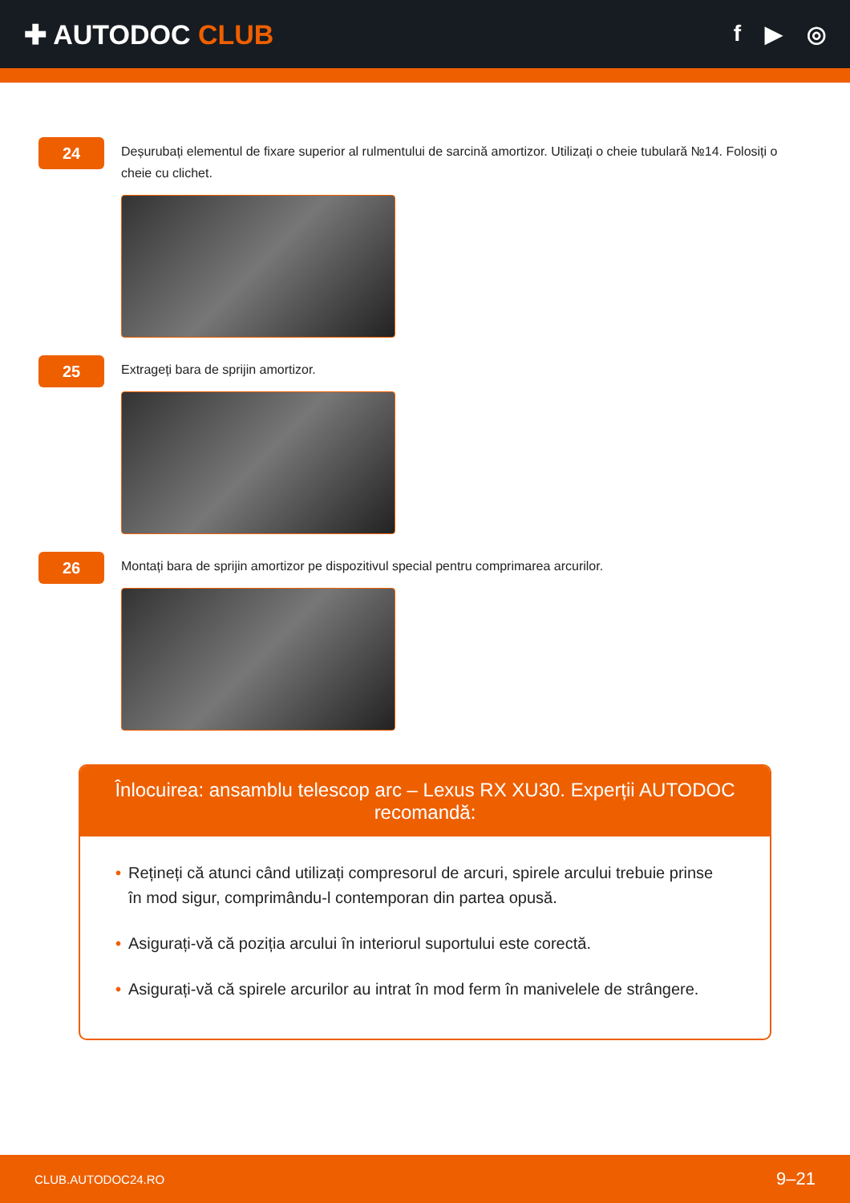✚ AUTODOC CLUB
f ▶ ◎
24
Deșurubați elementul de fixare superior al rulmentului de sarcină amortizor. Utilizați o cheie tubulară №14. Folosiți o cheie cu clichet.
25
Extrageți bara de sprijin amortizor.
26
Montați bara de sprijin amortizor pe dispozitivul special pentru comprimarea arcurilor.
Înlocuirea: ansamblu telescop arc – Lexus RX XU30. Experții AUTODOC recomandă:
• Rețineți că atunci când utilizați compresorul de arcuri, spirele arcului trebuie prinse în mod sigur, comprimându-l contemporan din partea opusă.
• Asigurați-vă că poziția arcului în interiorul suportului este corectă.
• Asigurați-vă că spirele arcurilor au intrat în mod ferm în manivelele de strângere.
CLUB.AUTODOC24.RO 9–21